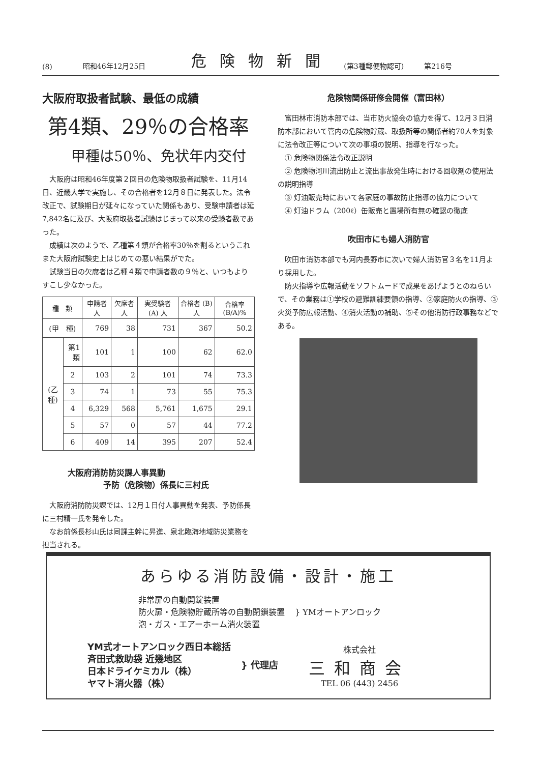(8) 昭和46年12月25日 危険物新聞 (第3種郵便物認可) 第216号
大阪府取扱者試験、最低の成績
第4類、29％の合格率
甲種は50％、免状年内交付
大阪府は昭和46年度第２回目の危険物取扱者試験を、11月14日、近畿大学で実施し、その合格者を12月８日に発表した。法令改正で、試験期日が延々になっていた関係もあり、受験申請者は延7,842名に及び、大阪府取扱者試験はじまって以来の受験者数であった。
成績は次のようで、乙種第４類が合格率30％を割るというこれまた大阪府試験史上はじめての悪い結果がでた。
試験当日の欠席者は乙種４類で申請者数の９％と、いつもよりすこし少なかった。
| 種 類 | | 申請者 人 | 欠席者 人 | 実受験者 (A) 人 | 合格者 (B) 人 | 合格率 (B/A)% |
| --- | --- | --- | --- | --- | --- | --- |
| (甲 種) | | 769 | 38 | 731 | 367 | 50.2 |
| (乙種) | 第1類 | 101 | 1 | 100 | 62 | 62.0 |
| | 2 | 103 | 2 | 101 | 74 | 73.3 |
| | 3 | 74 | 1 | 73 | 55 | 75.3 |
| | 4 | 6,329 | 568 | 5,761 | 1,675 | 29.1 |
| | 5 | 57 | 0 | 57 | 44 | 77.2 |
| | 6 | 409 | 14 | 395 | 207 | 52.4 |
大阪府消防防災課人事異動
予防（危険物）係長に三村氏
大阪府消防防災課では、12月１日付人事異動を発表、予防係長に三村精一氏を発令した。
なお前係長杉山氏は同課主幹に昇進、泉北臨海地域防災業務を担当される。
危険物関係研修会開催（富田林）
富田林市消防本部では、当市防火協会の協力を得て、12月３日消防本部において管内の危険物貯蔵、取扱所等の関係者約70人を対象に法令改正等について次の事項の説明、指導を行なった。
① 危険物関係法令改正説明
② 危険物河川流出防止と流出事故発生時における回収剤の使用法の説明指導
③ 灯油販売時において各家庭の事故防止指導の協力について
④ 灯油ドラム（200ℓ）缶販売と置場所有無の確認の徹底
吹田市にも婦人消防官
吹田市消防本部でも河内長野市に次いで婦人消防官３名を11月より採用した。
防火指導や広報活動をソフトムードで成果をあげようとのねらいで、その業務は①学校の避難訓練要領の指導、②家庭防火の指導、③火災予防広報活動、④消火活動の補助、⑤その他消防行政事務などである。
あらゆる消防設備・設計・施工
非常扉の自動開錠装置
防火扉・危険物貯蔵所等の自動閉鎖装置
泡・ガス・エアーホーム消火装置
} YMオートアンロック
YM式オートアンロック西日本総括
斉田式救助袋 近幾地区
日本ドライケミカル（株）
ヤマト消火器（株）
} 代理店
株式会社
三和商会
TEL 06 (443) 2456